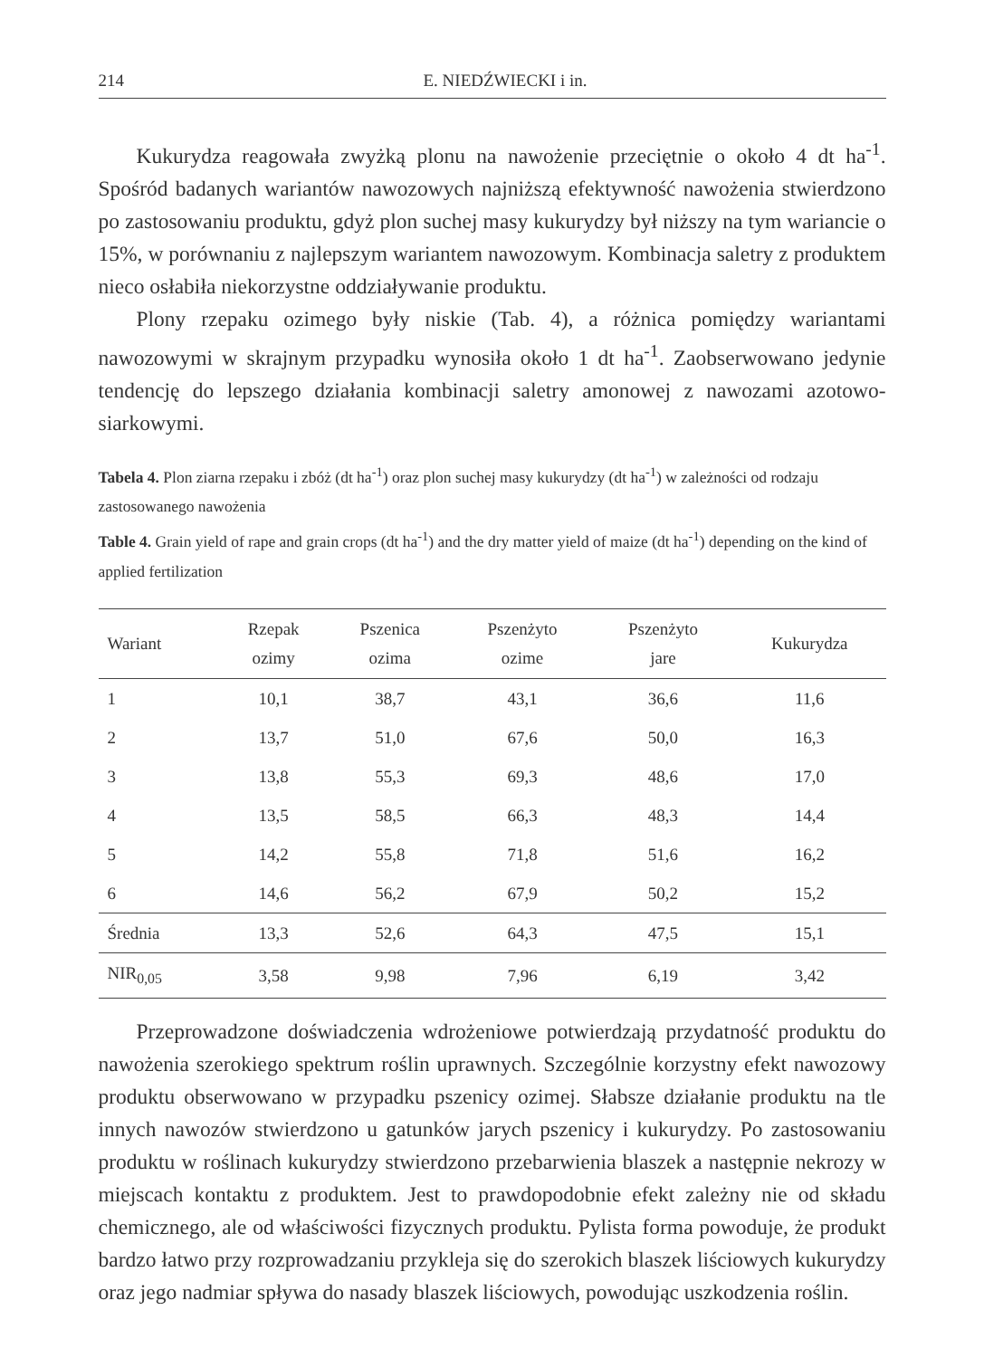214 E. NIEDŹWIECKI i in.
Kukurydza reagowała zwyżką plonu na nawożenie przeciętnie o około 4 dt ha<sup>-1</sup>. Spośród badanych wariantów nawozowych najniższą efektywność nawożenia stwierdzono po zastosowaniu produktu, gdyż plon suchej masy kukurydzy był niższy na tym wariancie o 15%, w porównaniu z najlepszym wariantem nawozowym. Kombinacja saletry z produktem nieco osłabiła niekorzystne oddziaływanie produktu.
Plony rzepaku ozimego były niskie (Tab. 4), a różnica pomiędzy wariantami nawozowymi w skrajnym przypadku wynosiła około 1 dt ha<sup>-1</sup>. Zaobserwowano jedynie tendencję do lepszego działania kombinacji saletry amonowej z nawozami azotowo-siarkowymi.
Tabela 4. Plon ziarna rzepaku i zbóż (dt ha<sup>-1</sup>) oraz plon suchej masy kukurydzy (dt ha<sup>-1</sup>) w zależności od rodzaju zastosowanego nawożenia
Table 4. Grain yield of rape and grain crops (dt ha<sup>-1</sup>) and the dry matter yield of maize (dt ha<sup>-1</sup>) depending on the kind of applied fertilization
| Wariant | Rzepak ozimy | Pszenica ozima | Pszenżyto ozime | Pszenżyto jare | Kukurydza |
| --- | --- | --- | --- | --- | --- |
| 1 | 10,1 | 38,7 | 43,1 | 36,6 | 11,6 |
| 2 | 13,7 | 51,0 | 67,6 | 50,0 | 16,3 |
| 3 | 13,8 | 55,3 | 69,3 | 48,6 | 17,0 |
| 4 | 13,5 | 58,5 | 66,3 | 48,3 | 14,4 |
| 5 | 14,2 | 55,8 | 71,8 | 51,6 | 16,2 |
| 6 | 14,6 | 56,2 | 67,9 | 50,2 | 15,2 |
| Średnia | 13,3 | 52,6 | 64,3 | 47,5 | 15,1 |
| NIR<sub>0,05</sub> | 3,58 | 9,98 | 7,96 | 6,19 | 3,42 |
Przeprowadzone doświadczenia wdrożeniowe potwierdzają przydatność produktu do nawożenia szerokiego spektrum roślin uprawnych. Szczególnie korzystny efekt nawozowy produktu obserwowano w przypadku pszenicy ozimej. Słabsze działanie produktu na tle innych nawozów stwierdzono u gatunków jarych pszenicy i kukurydzy. Po zastosowaniu produktu w roślinach kukurydzy stwierdzono przebarwienia blaszek a następnie nekrozy w miejscach kontaktu z produktem. Jest to prawdopodobnie efekt zależny nie od składu chemicznego, ale od właściwości fizycznych produktu. Pylista forma powoduje, że produkt bardzo łatwo przy rozprowadzaniu przykleja się do szerokich blaszek liściowych kukurydzy oraz jego nadmiar spływa do nasady blaszek liściowych, powodując uszkodzenia roślin.